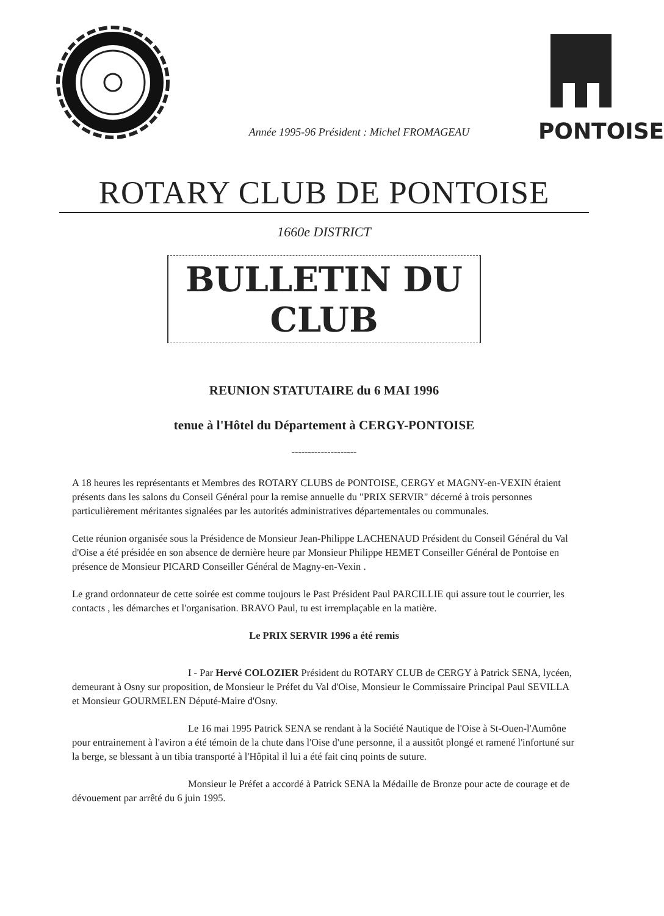Année 1995-96 Président : Michel FROMAGEAU
PONTOISE
ROTARY CLUB DE PONTOISE
1660e DISTRICT
BULLETIN DU CLUB
REUNION STATUTAIRE du 6 MAI 1996
tenue à l'Hôtel du Département à CERGY-PONTOISE
--------------------
A 18 heures les représentants et Membres des ROTARY CLUBS de PONTOISE, CERGY et MAGNY-en-VEXIN étaient présents dans les salons du Conseil Général pour la remise annuelle du "PRIX SERVIR" décerné à trois personnes particulièrement méritantes signalées par les autorités administratives départementales ou communales.
Cette réunion organisée sous la Présidence de Monsieur Jean-Philippe LACHENAUD Président du Conseil Général du Val d'Oise a été présidée en son absence de dernière heure par Monsieur Philippe HEMET Conseiller Général de Pontoise en présence de Monsieur PICARD Conseiller Général de Magny-en-Vexin .
Le grand ordonnateur de cette soirée est comme toujours le Past Président Paul PARCILLIE qui assure tout le courrier, les contacts , les démarches et l'organisation. BRAVO Paul, tu est irremplaçable en la matière.
Le PRIX SERVIR 1996 a été remis
I - Par Hervé COLOZIER Président du ROTARY CLUB de CERGY à Patrick SENA, lycéen, demeurant à Osny sur proposition, de Monsieur le Préfet du Val d'Oise, Monsieur le Commissaire Principal Paul SEVILLA et Monsieur GOURMELEN Député-Maire d'Osny.
Le 16 mai 1995 Patrick SENA se rendant à la Société Nautique de l'Oise à St-Ouen-l'Aumône pour entrainement à l'aviron a été témoin de la chute dans l'Oise d'une personne, il a aussitôt plongé et ramené l'infortuné sur la berge, se blessant à un tibia transporté à l'Hôpital il lui a été fait cinq points de suture.
Monsieur le Préfet a accordé à Patrick SENA la Médaille de Bronze pour acte de courage et de dévouement par arrêté du 6 juin 1995.